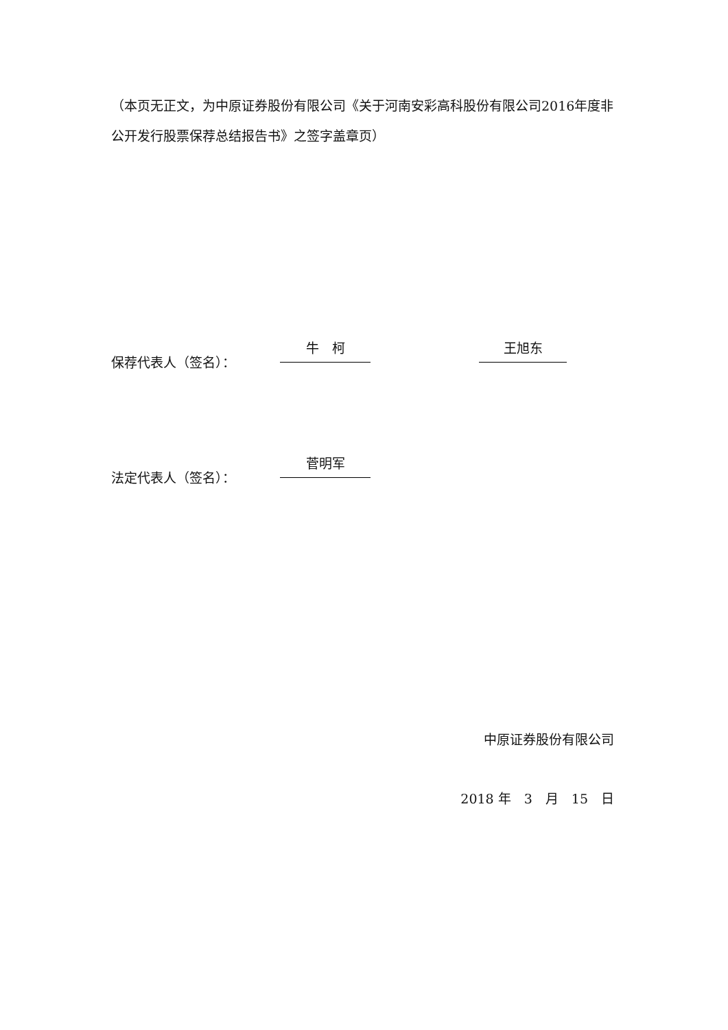（本页无正文，为中原证券股份有限公司《关于河南安彩高科股份有限公司2016年度非公开发行股票保荐总结报告书》之签字盖章页）
保荐代表人（签名）： 牛　柯 王旭东
法定代表人（签名）： 菅明军
中原证券股份有限公司
2018 年　3　月　15　日